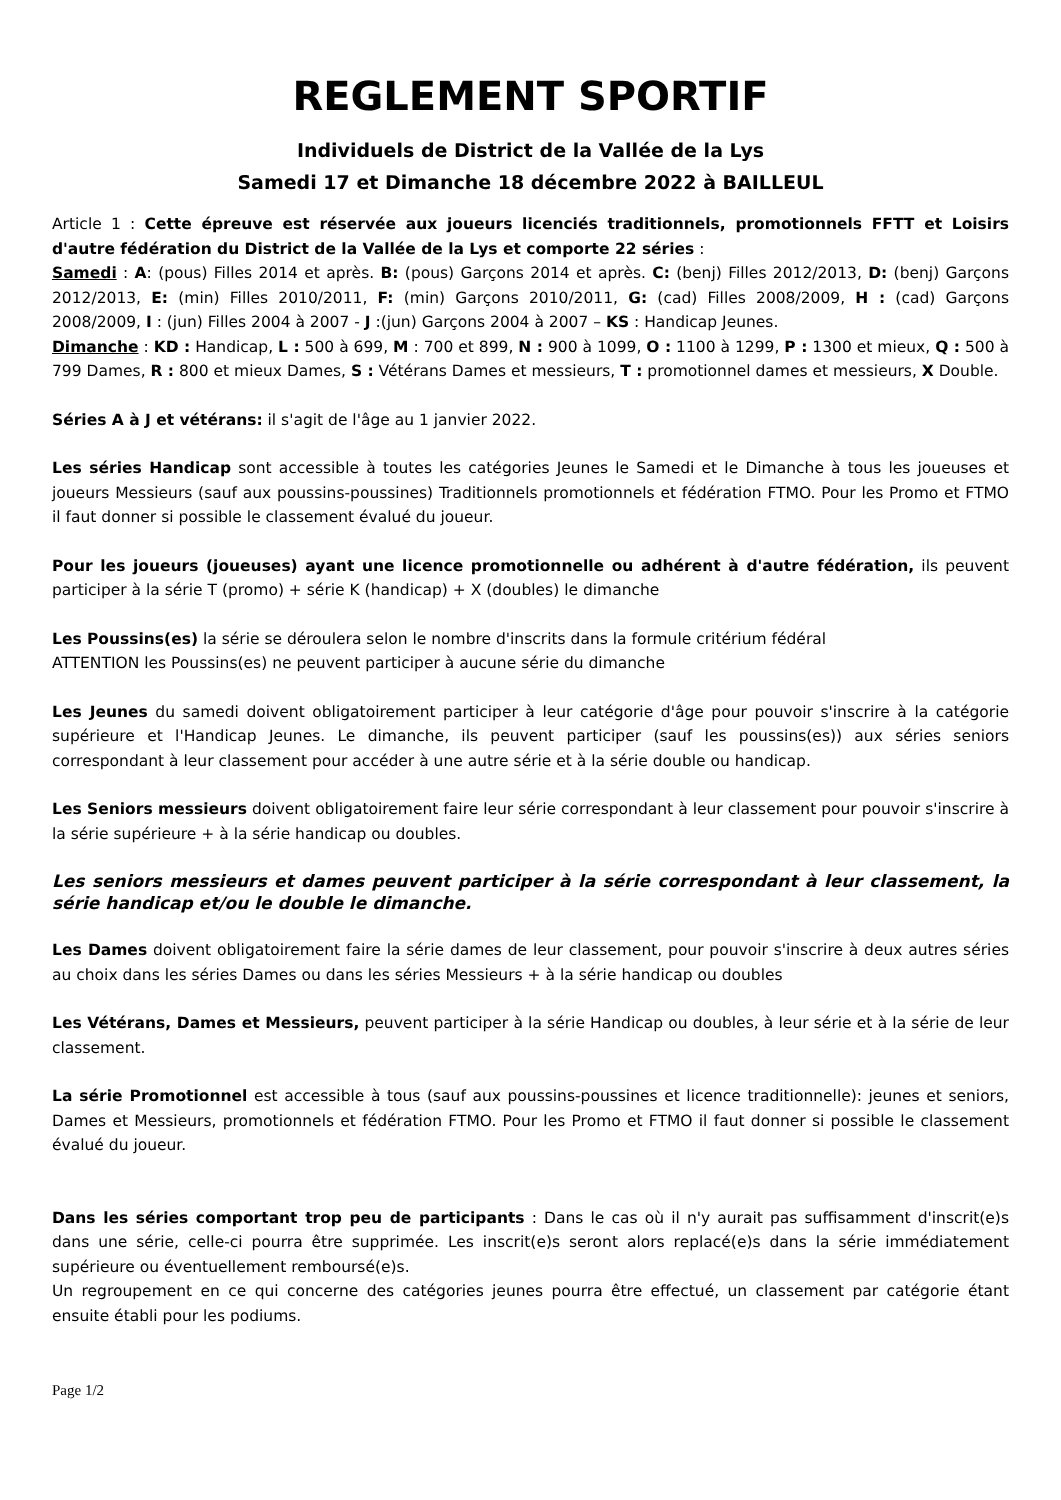REGLEMENT SPORTIF
Individuels de District de la Vallée de la Lys
Samedi 17 et Dimanche 18 décembre 2022 à BAILLEUL
Article 1 : Cette épreuve est réservée aux joueurs licenciés traditionnels, promotionnels FFTT et Loisirs d'autre fédération du District de la Vallée de la Lys et comporte 22 séries :
Samedi : A: (pous) Filles 2014 et après. B: (pous) Garçons 2014 et après. C: (benj) Filles 2012/2013, D: (benj) Garçons 2012/2013, E: (min) Filles 2010/2011, F: (min) Garçons 2010/2011, G: (cad) Filles 2008/2009, H : (cad) Garçons 2008/2009, I : (jun) Filles 2004 à 2007 - J :(jun) Garçons 2004 à 2007 – KS : Handicap Jeunes.
Dimanche : KD : Handicap, L : 500 à 699, M : 700 et 899, N : 900 à 1099, O : 1100 à 1299, P : 1300 et mieux, Q : 500 à 799 Dames, R : 800 et mieux Dames, S : Vétérans Dames et messieurs, T : promotionnel dames et messieurs, X Double.
Séries A à J et vétérans: il s'agit de l'âge au 1 janvier 2022.
Les séries Handicap sont accessible à toutes les catégories Jeunes le Samedi et le Dimanche à tous les joueuses et joueurs Messieurs (sauf aux poussins-poussines) Traditionnels promotionnels et fédération FTMO. Pour les Promo et FTMO il faut donner si possible le classement évalué du joueur.
Pour les joueurs (joueuses) ayant une licence promotionnelle ou adhérent à d'autre fédération, ils peuvent participer à la série T (promo) + série K (handicap) + X (doubles) le dimanche
Les Poussins(es) la série se déroulera selon le nombre d'inscrits dans la formule critérium fédéral
ATTENTION les Poussins(es) ne peuvent participer à aucune série du dimanche
Les Jeunes du samedi doivent obligatoirement participer à leur catégorie d'âge pour pouvoir s'inscrire à la catégorie supérieure et l'Handicap Jeunes. Le dimanche, ils peuvent participer (sauf les poussins(es)) aux séries seniors correspondant à leur classement pour accéder à une autre série et à la série double ou handicap.
Les Seniors messieurs doivent obligatoirement faire leur série correspondant à leur classement pour pouvoir s'inscrire à la série supérieure + à la série handicap ou doubles.
Les seniors messieurs et dames peuvent participer à la série correspondant à leur classement, la série handicap et/ou le double le dimanche.
Les Dames doivent obligatoirement faire la série dames de leur classement, pour pouvoir s'inscrire à deux autres séries au choix dans les séries Dames ou dans les séries Messieurs + à la série handicap ou doubles
Les Vétérans, Dames et Messieurs, peuvent participer à la série Handicap ou doubles, à leur série et à la série de leur classement.
La série Promotionnel est accessible à tous (sauf aux poussins-poussines et licence traditionnelle): jeunes et seniors, Dames et Messieurs, promotionnels et fédération FTMO. Pour les Promo et FTMO il faut donner si possible le classement évalué du joueur.
Dans les séries comportant trop peu de participants : Dans le cas où il n'y aurait pas suffisamment d'inscrit(e)s dans une série, celle-ci pourra être supprimée. Les inscrit(e)s seront alors replacé(e)s dans la série immédiatement supérieure ou éventuellement remboursé(e)s.
Un regroupement en ce qui concerne des catégories jeunes pourra être effectué, un classement par catégorie étant ensuite établi pour les podiums.
Page 1/2